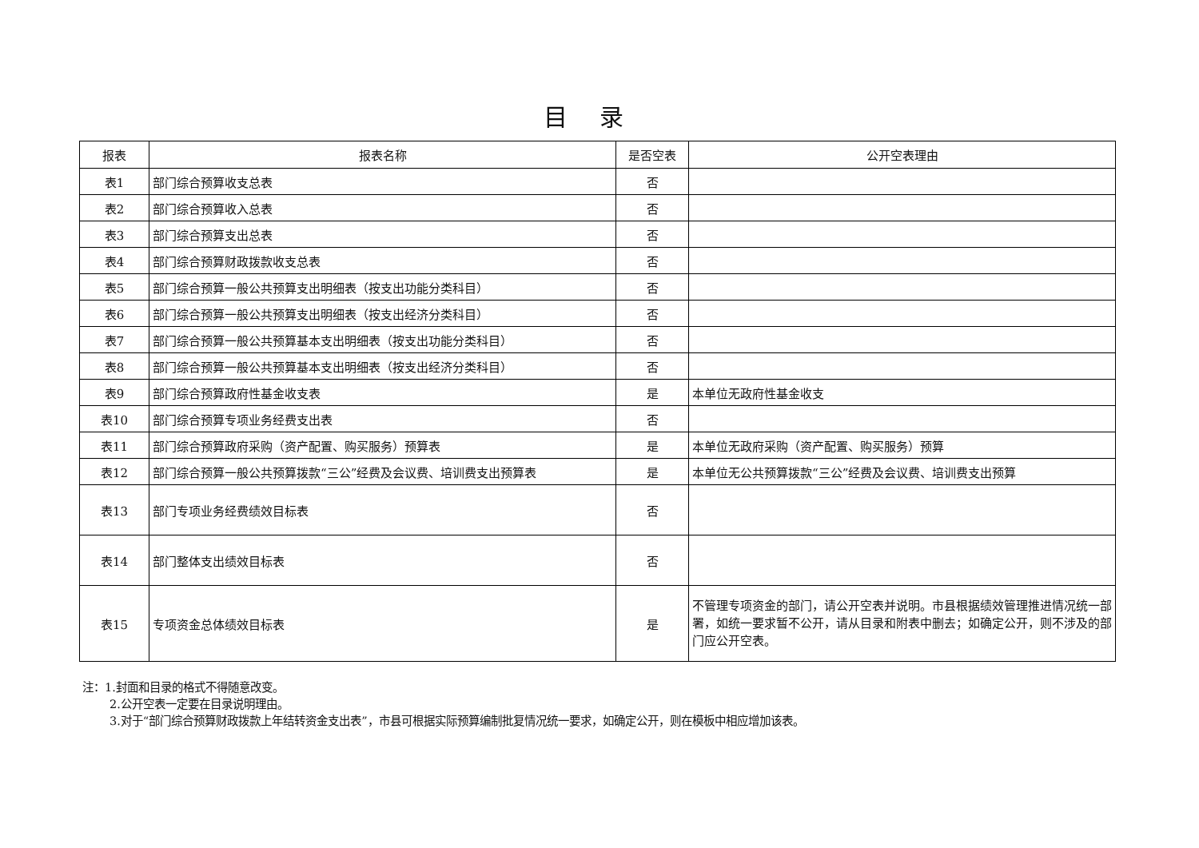目录
| 报表 | 报表名称 | 是否空表 | 公开空表理由 |
| --- | --- | --- | --- |
| 表1 | 部门综合预算收支总表 | 否 | |
| 表2 | 部门综合预算收入总表 | 否 | |
| 表3 | 部门综合预算支出总表 | 否 | |
| 表4 | 部门综合预算财政拨款收支总表 | 否 | |
| 表5 | 部门综合预算一般公共预算支出明细表（按支出功能分类科目） | 否 | |
| 表6 | 部门综合预算一般公共预算支出明细表（按支出经济分类科目） | 否 | |
| 表7 | 部门综合预算一般公共预算基本支出明细表（按支出功能分类科目） | 否 | |
| 表8 | 部门综合预算一般公共预算基本支出明细表（按支出经济分类科目） | 否 | |
| 表9 | 部门综合预算政府性基金收支表 | 是 | 本单位无政府性基金收支 |
| 表10 | 部门综合预算专项业务经费支出表 | 否 | |
| 表11 | 部门综合预算政府采购（资产配置、购买服务）预算表 | 是 | 本单位无政府采购（资产配置、购买服务）预算 |
| 表12 | 部门综合预算一般公共预算拨款“三公”经费及会议费、培训费支出预算表 | 是 | 本单位无公共预算拨款“三公”经费及会议费、培训费支出预算 |
| 表13 | 部门专项业务经费绩效目标表 | 否 | |
| 表14 | 部门整体支出绩效目标表 | 否 | |
| 表15 | 专项资金总体绩效目标表 | 是 | 不管理专项资金的部门，请公开空表并说明。市县根据绩效管理推进情况统一部署，如统一要求暂不公开，请从目录和附表中删去；如确定公开，则不涉及的部门应公开空表。 |
注：1.封面和目录的格式不得随意改变。
2.公开空表一定要在目录说明理由。
3.对于“部门综合预算财政拨款上年结转资金支出表”，市县可根据实际预算编制批复情况统一要求，如确定公开，则在模板中相应增加该表。